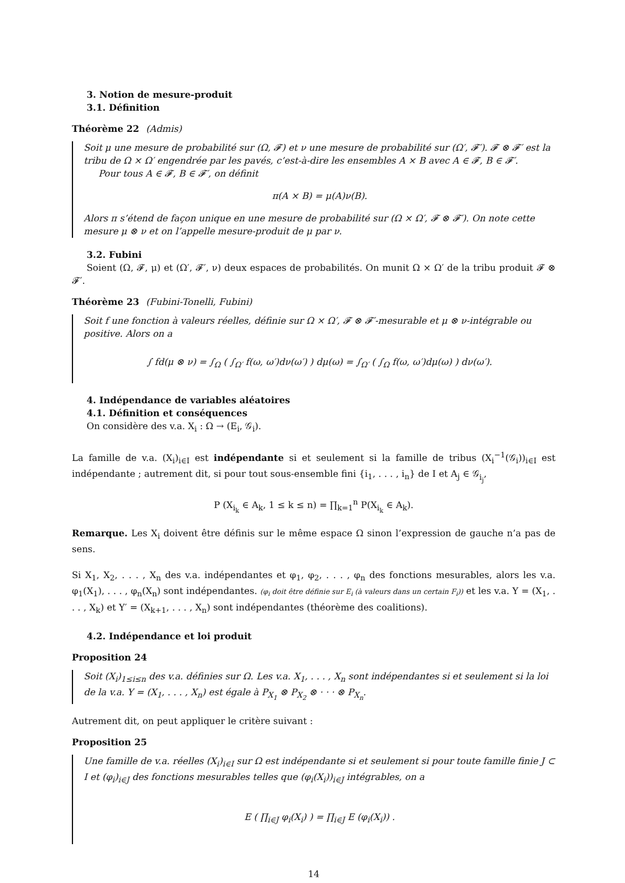3. Notion de mesure-produit
3.1. Définition
Théorème 22 (Admis)
Soit μ une mesure de probabilité sur (Ω, 𝓕) et ν une mesure de probabilité sur (Ω′, 𝓕′). 𝓕 ⊗ 𝓕′ est la tribu de Ω × Ω′ engendrée par les pavés, c’est-à-dire les ensembles A × B avec A ∈ 𝓕, B ∈ 𝓕′.
Pour tous A ∈ 𝓕, B ∈ 𝓕′, on définit
π(A × B) = μ(A)ν(B).
Alors π s’étend de façon unique en une mesure de probabilité sur (Ω × Ω′, 𝓕 ⊗ 𝓕′). On note cette mesure μ ⊗ ν et on l’appelle mesure-produit de μ par ν.
3.2. Fubini
Soient (Ω, 𝓕, μ) et (Ω′, 𝓕′, ν) deux espaces de probabilités. On munit Ω × Ω′ de la tribu produit 𝓕 ⊗ 𝓕′.
Théorème 23 (Fubini-Tonelli, Fubini)
Soit f une fonction à valeurs réelles, définie sur Ω × Ω′, 𝓕 ⊗ 𝓕′-mesurable et μ ⊗ ν-intégrable ou positive. Alors on a
∫ fd(μ ⊗ ν) = ∫<sub>Ω</sub> ( ∫<sub>Ω′</sub> f(ω, ω′)dν(ω′) ) dμ(ω) = ∫<sub>Ω′</sub> ( ∫<sub>Ω</sub> f(ω, ω′)dμ(ω) ) dν(ω′).
4. Indépendance de variables aléatoires
4.1. Définition et conséquences
On considère des v.a. X<sub>i</sub> : Ω → (E<sub>i</sub>, 𝒢<sub>i</sub>).
La famille de v.a. (X<sub>i</sub>)<sub>i∈I</sub> est indépendante si et seulement si la famille de tribus (X<sub>i</sub><sup>−1</sup>(𝒢<sub>i</sub>))<sub>i∈I</sub> est indépendante ; autrement dit, si pour tout sous-ensemble fini {i<sub>1</sub>, . . . , i<sub>n</sub>} de I et A<sub>j</sub> ∈ 𝒢<sub>i<sub>j</sub></sub>,
P (X<sub>i<sub>k</sub></sub> ∈ A<sub>k</sub>, 1 ≤ k ≤ n) = ∏<sub>k=1</sub><sup>n</sup> P(X<sub>i<sub>k</sub></sub> ∈ A<sub>k</sub>).
Remarque. Les X<sub>i</sub> doivent être définis sur le même espace Ω sinon l’expression de gauche n’a pas de sens.
Si X<sub>1</sub>, X<sub>2</sub>, . . . , X<sub>n</sub> des v.a. indépendantes et φ<sub>1</sub>, φ<sub>2</sub>, . . . , φ<sub>n</sub> des fonctions mesurables, alors les v.a. φ<sub>1</sub>(X<sub>1</sub>), . . . , φ<sub>n</sub>(X<sub>n</sub>) sont indépendantes. (φ<sub>i</sub> doit être définie sur E<sub>i</sub> (à valeurs dans un certain F<sub>i</sub>)) et les v.a. Y = (X<sub>1</sub>, . . . , X<sub>k</sub>) et Y′ = (X<sub>k+1</sub>, . . . , X<sub>n</sub>) sont indépendantes (théorème des coalitions).
4.2. Indépendance et loi produit
Proposition 24
Soit (X<sub>i</sub>)<sub>1≤i≤n</sub> des v.a. définies sur Ω. Les v.a. X<sub>1</sub>, . . . , X<sub>n</sub> sont indépendantes si et seulement si la loi de la v.a. Y = (X<sub>1</sub>, . . . , X<sub>n</sub>) est égale à P<sub>X<sub>1</sub></sub> ⊗ P<sub>X<sub>2</sub></sub> ⊗ · · · ⊗ P<sub>X<sub>n</sub></sub>.
Autrement dit, on peut appliquer le critère suivant :
Proposition 25
Une famille de v.a. réelles (X<sub>i</sub>)<sub>i∈I</sub> sur Ω est indépendante si et seulement si pour toute famille finie J ⊂ I et (φ<sub>i</sub>)<sub>i∈J</sub> des fonctions mesurables telles que (φ<sub>i</sub>(X<sub>i</sub>))<sub>i∈J</sub> intégrables, on a
E ( ∏<sub>i∈J</sub> φ<sub>i</sub>(X<sub>i</sub>) ) = ∏<sub>i∈J</sub> E (φ<sub>i</sub>(X<sub>i</sub>)) .
14